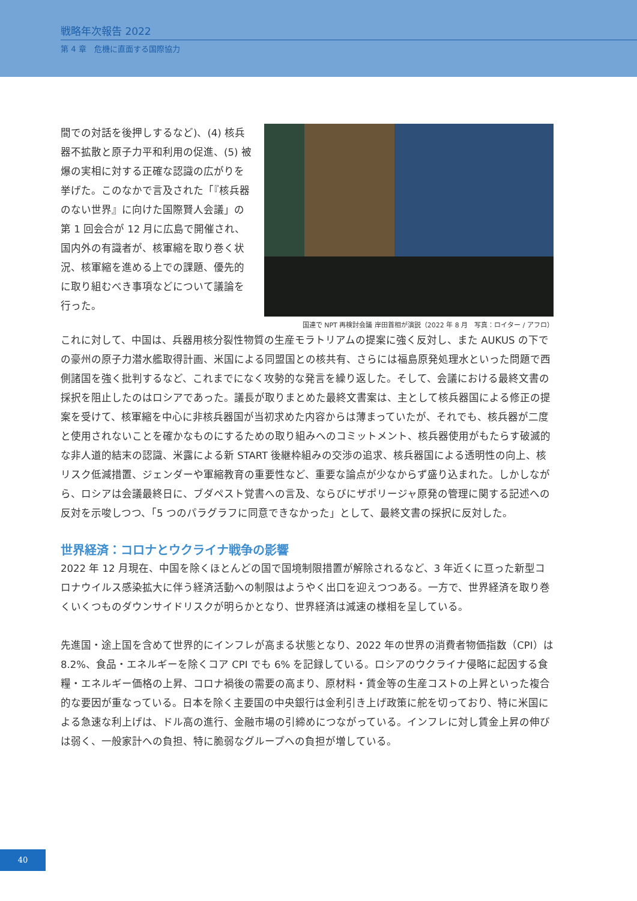戦略年次報告 2022
第 4 章　危機に直面する国際協力
間での対話を後押しするなど)、(4) 核兵器不拡散と原子力平和利用の促進、(5) 被爆の実相に対する正確な認識の広がりを挙げた。このなかで言及された「『核兵器のない世界』に向けた国際賢人会議」の第 1 回会合が 12 月に広島で開催され、国内外の有識者が、核軍縮を取り巻く状況、核軍縮を進める上での課題、優先的に取り組むべき事項などについて議論を行った。
国連で NPT 再検討会議 岸田首相が演説（2022 年 8 月　写真：ロイター / アフロ）
これに対して、中国は、兵器用核分裂性物質の生産モラトリアムの提案に強く反対し、また AUKUS の下での豪州の原子力潜水艦取得計画、米国による同盟国との核共有、さらには福島原発処理水といった問題で西側諸国を強く批判するなど、これまでになく攻勢的な発言を繰り返した。そして、会議における最終文書の採択を阻止したのはロシアであった。議長が取りまとめた最終文書案は、主として核兵器国による修正の提案を受けて、核軍縮を中心に非核兵器国が当初求めた内容からは薄まっていたが、それでも、核兵器が二度と使用されないことを確かなものにするための取り組みへのコミットメント、核兵器使用がもたらす破滅的な非人道的結末の認識、米露による新 START 後継枠組みの交渉の追求、核兵器国による透明性の向上、核リスク低減措置、ジェンダーや軍縮教育の重要性など、重要な論点が少なからず盛り込まれた。しかしながら、ロシアは会議最終日に、ブダペスト覚書への言及、ならびにザポリージャ原発の管理に関する記述への反対を示唆しつつ、「5 つのパラグラフに同意できなかった」として、最終文書の採択に反対した。
世界経済：コロナとウクライナ戦争の影響
2022 年 12 月現在、中国を除くほとんどの国で国境制限措置が解除されるなど、3 年近くに亘った新型コロナウイルス感染拡大に伴う経済活動への制限はようやく出口を迎えつつある。一方で、世界経済を取り巻くいくつものダウンサイドリスクが明らかとなり、世界経済は減速の様相を呈している。
先進国・途上国を含めて世界的にインフレが高まる状態となり、2022 年の世界の消費者物価指数（CPI）は 8.2%、食品・エネルギーを除くコア CPI でも 6% を記録している。ロシアのウクライナ侵略に起因する食糧・エネルギー価格の上昇、コロナ禍後の需要の高まり、原材料・賃金等の生産コストの上昇といった複合的な要因が重なっている。日本を除く主要国の中央銀行は金利引き上げ政策に舵を切っており、特に米国による急速な利上げは、ドル高の進行、金融市場の引締めにつながっている。インフレに対し賃金上昇の伸びは弱く、一般家計への負担、特に脆弱なグループへの負担が増している。
40